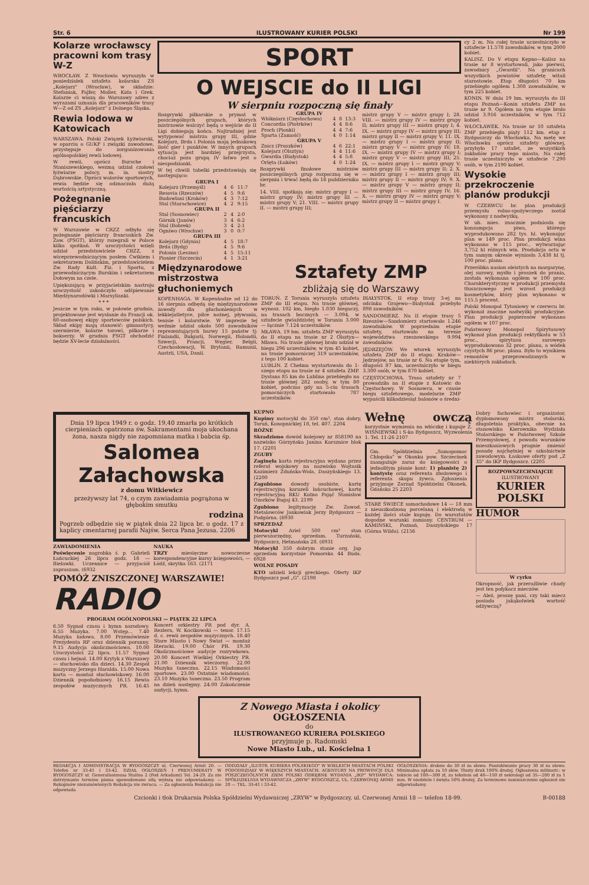Str. 6 ILUSTROWANY KURIER POLSKI Nr 199
Kolarze wrocławscy pracowni kom trasy W-Z
WROCŁAW. Z Wrocławia wyruszyła w poniedziałek sztafeta kolarska ZS „Kolejarz" (Wrocław), w składzie: Stefaniak, Fajfer, Moller, Kida i Grek. Kolarze ci wiozą do Warszawy adres z wyrazami uznania dla pracowników trasy W—Z od ZS „Kolejarz" z Dolnego Śląska.
Rewia lodowa w Katowicach
WARSZAWA. Polski Związek Łyżwiarski, w oparciu o GUKF i związki zawodowe, przystępuje do zorganizowania ogólnopolskiej rewii lodowej.
W rewii, oprócz Bursche i Staniszewskiego, wezmą udział czołowi łyżwiarze polscy, m. in. siostry Dąbrowskie. Oprócz walorów sportowych, rewia będzie się odznaczała dużą wartością artystyczną.
Pożegnanie pięściarzy francuskich
W Warszawie w CRZZ odbyło się pożegnanie pięściarzy francuskich Zw. Zaw. (FSGT), którzy rozegrali w Polsce kilka spotkań. W uroczystości wzięli udział przedstawiciele CRZZ, z wiceprzewodniczącym posłem Ćwikiem i sekretarzem Dolińskim, przedstawicielem Zw. Rady Kult. Fiz. i Sportu, z przewodniczącym Burskim i sekretarzem Dołowym na czele.
Upiększającą w przyjacielskim nastroju uroczystość zakończyło odśpiewanie Międzynarodówki i Marsylianki.
* * *
Jeszcze w tym roku, w połowie grudnia, projektowane jest wysłanie do Francji ok. 60-osobowej ekipy sportowców polskich. Skład ekipy mają stanowić: gimnastycy, szermierze, kolarze torowi, piłkarze i bokserzy. W grudniu FSGT obchodzić będzie XV-lecie działalności.
SPORT
O WEJSCIE do II LIGI
W sierpniu rozpoczną się finały
Rozgrywki piłkarskie o prymat w poszczególnych grupach, których mistrzowie walczyć będą o wejście do II Ligi dobiegają końca. Najtrudniej jest wytypować mistrza grupy III, gdzie Kolejarz, Brda i Polonia mają jednakową ilość gier i punktów. W innych grupach sytuacja jest bardziej przejrzysta, chociaż poza grupą IV łatwo jest o niespodzianki.
W tej chwili tabelki przedstawiają się następująco:
| GRUPA I | | | |
| --- | --- | --- | --- |
| Kolejarz (Przemyśl) | 4 | 6 | 11:7 |
| Resovia (Rzeszów) | 4 | 5 | 9:6 |
| Budowlani (Kraków) | 4 | 3 | 7:12 |
| Stal (Starachowice) | 4 | 2 | 9:15 |
| GRUPA II | | | |
| Stal (Sosnowiec) | 2 | 4 | 2:0 |
| Górnik (Janów) | 3 | 4 | 6:2 |
| Stal (Bobrek) | 3 | 4 | 2:1 |
| Ogniwo (Wrocław) | 3 | 0 | 0:7 |
| GRUPA III | | | |
| Kolejarz (Gdynia) | 4 | 5 | 18:7 |
| Brda (Bydg) | 4 | 5 | 9:6 |
| Polonia (Leszno) | 4 | 5 | 15:11 |
| Pionier (Szczecin) | 4 | 1 | 3:21 |
| GRUPA IV | | | |
| --- | --- | --- | --- |
| Włókniarz (Częstochowa) | 4 | 8 | 13:3 |
| Concordia (Piotrków) | 4 | 4 | 8:6 |
| Proch (Pionki) | 4 | 4 | 7:6 |
| Sparta (Zamość) | 4 | 0 | 1:14 |
| GRUPA V | | | |
| Znicz (Pruszków) | 4 | 6 | 22:1 |
| Kolejarz (Olsztyn) | 4 | 4 | 11:6 |
| Gwardia (Białystok) | 4 | 4 | 5:8 |
| Orlęta (Łuków) | 4 | 0 | 1:24 |
Rozgrywki finałowe mistrzów poszczególnych grup rozpoczną się w sierpniu i trwać będą do 16 października br.
14. VIII. spotkają się: mistrz grupy I — mistrz grupy IV; mistrz grupy III — mistrz grupy V; 21. VIII. — mistrz grupy II. — mistrz grupy III;
mistrz grupy V — mistrz grupy I; 28. VIII. — mistrz grupy IV — mistrz grupy II; mistrz grupy III — mistrz grupy I; 4. IX. — mistrz grupy IV — mistrz grupy III; mistrz grupy II — mistrz grupy V; 11. IX. — mistrz grupy I — mistrz grupy II; mistrz grupy V — mistrz grupy IV; 18. IX. — mistrz grupy IV — mistrz grupy I; mistrz grupy V — mistrz grupy III; 25. IX. — mistrz grupy I — mistrz grupy V; mistrz grupy III — mistrz grupy II; 2. X. — mistrz grupy I — mistrz grupy III; mistrz grupy II — mistrz grupy IV; 9. X. — mistrz grupy V — mistrz grupy II; mistrz grupy III — mistrz grupy IV; 16. X. — mistrz grupy IV — mistrz grupy V; mistrz grupy II — mistrz grupy I.
Międzynarodowe mistrzostwa głuchoniemych
KOPENHAGA. W Kopenhadze od 12 do 16 sierpnia odbędą się międzynarodowe zawody dla głuchoniemych w lekkiejatletyce, piłce nożnej, pływaniu, tenisie i kolarstwie. W imprezie tej weźmie udział około 500 zawodników reprezentujących barwy 15 państw tj: Finlandii, Bułgarii, Norwegii, Holandii, Szwecji, Francji, Węgier, Belgii, Czechosłowacji, W. Brytanii, Rumunii, Austrii, USA, Danii.
Sztafety ZMP
zbliżają się do Warszawy
TORUŃ. Z Torunia wyruszyła sztafeta ZMP do III etapu. Na trasie głównej, wynosz. 102 km, biegło 1.030 biegaczy, na trasach bocznych — 3.094, w sztafecie gwiaździstej w Toruniu 3.000 — łącznie 7.124 uczestników.
MŁAWA. 19 bm. sztafeta ZMP wyruszyła do II etapu na trasie nr 2 Olsztyn—Mława. Na trasie głównej brało udział w biegu 296 uczestników, w tym 45 kobiet, na trasie pomocniczej 319 uczestników, z tego 100 kobiet.
LUBLIN. Z Chełmu wystartowała do 1-szego etapu na trasie nr 4 sztafeta ZMP. Dystans 85 km do Lublina przebiegło na trasie głównej 282 osoby, w tym 80 kobiet, podczas gdy na 5-ciu trasach pomocniczych startowało 787 uczestników.
BIAŁYSTOK. II etap trasy 3-ej na odcinku Grajewo—Białystok przebyło 898 zawodników.
SANDOMIERZ. Na II etapie trasy 5 Rzeszów—Sandomierz startowało 1.246 zawodników. W poprzednim etapie sztafety, startowało na terenie województwa rzeszowskiego 9.994 zawodników.
JĘDRZEJÓW. We wtorek wyruszyła sztafeta ZMP do II etapu: Kraków—Jędrzejów, na trasie nr 6. Na etapie tym, długości 87 km, uczestniczyło w biegu 3.300 osób, w tym 870 kobiet.
CZĘSTOCHOWA. Trasa sztafety nr 7 prowadziła na II etapie z Katowic do Częstochowy. W Sosnowcu, w czasie biegu sztafetowego, modelarze ZMP wypuścili kilkadziesiąt balonów o średni-
cy 2 m. Na całej trasie uczestniczyło w sztafecie 11.578 zawodników, w tym 2000 kobiet.
KALISZ. Do V etapu Kępno—Kalisz na trasie nr 8 wystartowali, jako pierwsi, zawodnicy „Gwardii". Na granicach wszystkich powiatów sztafetę witali starostowie. Etap długości 70 km przebiegło ogółem 1.308 zawodników, w tym 225 kobiet.
KONIN. W dniu 19 bm. wyruszyła do III etapu Poznań—Konin sztafeta ZMP na trasie nr 9. Ogółem na tym etapie brało udział 3.916 uczestników, w tym 712 kobiet.
WŁOCŁAWEK. Na trasie nr 10 sztafeta ZMP przebiegła piąty 112 km. etap z Bydgoszczy do Włocławka. Na metę we Włocławku oprócz sztafety głównej, przybyło 17 sztafet, ze wszystkich zakładów pracy tego miasta. Na całej trasie uczestniczyło w sztafecie 7.290 osób, w tym 2190 kobiet.
Wysokie przekroczenie planów produkcji
W CZERWCU br. plan produkcji przemysłu rolno-spożywczego został wykonany z nadwyżką.
W ub. mies. znacznie podniosła się konsumpcja piwa, którego wyprodukowano 282 tys. hl. wykonując plan w 149 proc. Plan produkcji wina wykonano w 115 proc., wytwarzając 3,752 hl różnych win. Produkcja octu w tym samym okresie wyniosła 3,438 hl tj. 100 proc. planu.
Przeróbka nasion oleistych na margarynę, olej surowy, mydło i proszek do prania, została wykonana ogółem w 100 proc. Charakterystyczny w produkcji przemysłu tłuszczowego jest wzrost produkcji kosmetyków, który plan wykonano w 115.5 procent.
Polski Monopol Tytoniowy w czerwcu br. wykonał znaczne nadwyżki produkcyjne. Plan produkcji papierosów wykonano ogółem w 107 proc.
Państwowy Monopol Spirytusowy wykonał plan produkcji rektyfikatu w 53 proc., spirytusu surowego wyprodukowano 32 proc. planu, a wódek czystych 86 proc. planu. Było to wynikiem remontów przeprowadzanych w niektórych zakładach.
Dnia 19 lipca 1949 r. o godz. 19,40 zmarła po krótkich cierpieniach opatrzona św. Sakramentami moja ukochana żona, nasza nigdy nie zapomniana matka i babcia śp.
Salomea Załachowska
z domu Witkiewicz
przeżywszy lat 74, o czym zawiadamia pogrążona w głębokim smutku
rodzina
Pogrzeb odbędzie się w piątek dnia 22 lipca br. o godz. 17 z kaplicy cmentarnej parafii Najśw. Serca Pana Jezusa. 2206
ZAWIADOMIENIA
Poświęcenie nagrobka ś. p. Gabrieli Łańcuckiej 26 lipca godz. 18 — Bielawki. Uczennice — przyjaciół zapraszam. (6932
NAUKA
TRZY miesięczne nowoczesne korespondencyjne kursy księgowości, — Łódź, skrytka 163. (2171
POMÓŻ ZNISZCZONEJ WARSZAWIE!
RADIO
PROGRAM OGÓLNOPOLSKI — PIĄTEK 22 LIPCA
6.50 Sygnał czasu i hymn narodowy. 6.55 Muzyka. 7.00 Wstęp... 7.40 Muzyka ludowa. 8.00 Przemówienie Prezydenta RP oraz dziennik poranny. 9.15 Audycja okolicznościowa. 10.00 Uroczystości 22 lipca. 11.57 Sygnał czasu i hejnał. 14.00 Krytyk z Warszawy — słuchowisko dla dzieci. 14.30 Zespół muzyczny Jerzego Haralda. 15.00 Nowa karta — montaż słuchowiskowy. 16.00 Dziennik popołudniowy. 16.15 Rewia zespołów muzycznych PR. 16.45 Koncert orkiestry PR pod dyr. A. Rezlera, W. Kocikowski — tenor. 17.15 d. c. rewii zespołów muzycznych. 18.40 Stare Miasto i Nowy Świat — montaż literacki. 19.00 Chór PR. 19.30 Okolicznościowe audycje rozrywkowa. 20.00 Koncert Wielkiej Orkiestry PR. 21.00 Dziennik wieczorny. 22.00 Muzyka taneczna. 22.15 Wiadomości sportowe. 23.00 Ostatnie wiadomości. 23.10 Muzyka taneczna. 23.50 Program na dzień następny. 24.00 Zakończenie audycji, hymn.
KUPNO
Kupimy motocykl do 350 cm³, stan dobry, Toruń, Konopnickiej 18, tel. 407. 2204
RÓŻNE
Skradziono dowód kolejowy nr 858190 na nazwisko Górzyńska Janina Karsznice blok 17. (2201
ZGUBY
Zaginęła karta rejestracyjna wydana przez referat wojskowy na nazwisko Wojtasik Kazimierz Zduńska-Wola, Daszyńskiego 13. (2200
Zagubiono dowody osobiste, kartę rejestracyjną karuzeli łańcuchowej, kartę rejestracyjną RKU Kutno Pająć Stanisław Ozorków Bugaj 43. 2199
Zgubiono legitymację Zw. Zawod. Metalowców Jankowiak Jerzy Bydgoszcz — Podgórna. (6930
SPRZEDAŻ
Motocykl Ariel 500 cm³ stan pierwszorzędny, sprzedam. Turzański, Bydgoszcz, Hetmańska 28. (6931
Motocykl 350 dobrym stanie org. Jap sprzedam korzystnie Pomorska 44 Buda. 6928
WOLNE POSADY
KTO udzieli lekcji greckiego. Oferty IKP Bydgoszcz pod „G". (2198
Wełnę owczą korzystnie wymienia na włóczkę i kupuje Z. WIŚNIEWSKI i S-ka Bydgoszcz, Wyzwolenia 1. Tel. 11-26 2107
Gm. Spółdzielnia „Samopomoc Chłopska" w Okonku pow. Szczecinek zaangażuje zaraz do księgowości o jednolitym planie kont: 1) planistę 2) kontystę oraz referenta zbożowego i referenta skupu żywca. Zgłoszenia przyjmuje Zarząd Spółdzielni Okonek, Gdańska 25 2203
STARE ŚWIECE samochodowe 14 — 18 mm z nieuszkodzoną porcelaną i elektrodą w każdej ilości stale kupuję. Do warsztatów dogodne warunki zamiany. CENTRUM — KAMIŃSKI, Poznań, Daszyńskiego 17 (Górna Wilda). (2156
Dobry fachowiec i organizator, dyplomowany mistrz stolarski, długoletnia praktyka, obecnie na stanowisku Kierownika Wydziału Stolarskiego w Państwowej Szkole Przemysłowej, z powodu warunków mieszkaniowych pragnie zmienić posadę najchętniej w szkolnictwie zawodowym. Łaskawe oferty pod „Z 35" do IKP Bydgoszcz. (2205
ROZPOWSZECHNIAJCIE
ILUSTROWANY
KURIER POLSKI
HUMOR
W cyrku
Okropność, jak przeraźliwie chudy jest ten połykacz mieczów.
— Ależ, proszę pani, czy taki miecz posiada jakąkolwiek wartość odżywczą?
Z Nowego Miasta i okolicy
OGŁOSZENIA
do
ILUSTROWANEGO KURIERA POLSKIEGO
przyjmuje p. Radomski
Nowe Miasto Lub., ul. Kościelna 1
REDAKCJA I ADMINISTRACJA W BYDGOSZCZY ul. Czerwonej Armii 20. — Telefon nr 33-41 i 33-42. DZIAŁ OGŁOSZEŃ I PRENUMERATY W BYDGOSZCZY ul. Generalissimusa Stalina 2 (Pod Arkadami) Tel. 24-29. Za nie dotrzymanie terminu pisma spowodowane siłą wyższą nie odpowiadamy. — Rękopisów niezamówionych Redakcja nie zwraca. — Za ogłoszenia Redakcja nie odpowiada
ODDZIAŁY „ILUSTR. KURIERA POLSKIEGO" W WIELKICH MIASTACH POLSKI PODODDZIAŁY W WIĘKSZYCH MIASTACH. AGENTURY NA PROWINCJI DLA POSZCZEGÓLNYCH ZIEM POLSKI ODRĘBNE WYDANIA „IKP" WYDAWCA: SPÓŁDZIELNIA WYDAWNICZA „ZRYW" BYDGOSZCZ, UL. CZERWONEJ ARMII 20 — TEL. 33-41 i 33-42.
OGŁOSZENIA: drobne do 30 zł za słowo. Poszukiwanie pracy 30 zł za słowo. Minimalna opłata za 10 słów. Tłusty druk 100% drożej. Ogłoszenia milimetr.: w tekście od 100—300 zł, za tekstem od 40—150 zł nekrologi od 35—200 zł za 1 mm. W niedziele i święta 50% drożej. Za terminowe zamieszczenie ogłoszeń nie odpowiadamy.
Czcionki i tłok Drukarnia Polska Spółdzielni Wydawniczej „ZRYW" w Bydgoszczy, ul. Czerwonej Armii 18 — telefon 18-99. B-00188